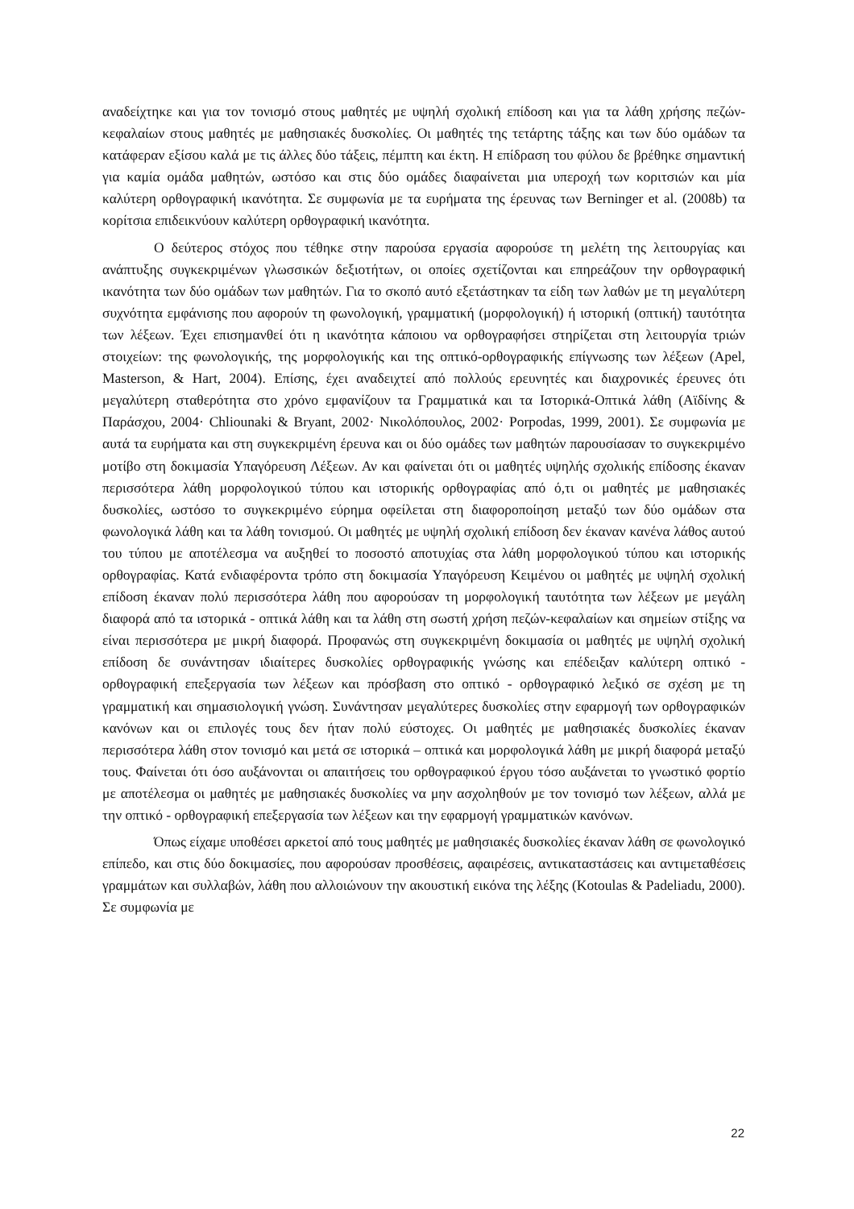αναδείχτηκε και για τον τονισμό στους μαθητές με υψηλή σχολική επίδοση και για τα λάθη χρήσης πεζών-κεφαλαίων στους μαθητές με μαθησιακές δυσκολίες. Οι μαθητές της τετάρτης τάξης και των δύο ομάδων τα κατάφεραν εξίσου καλά με τις άλλες δύο τάξεις, πέμπτη και έκτη. Η επίδραση του φύλου δε βρέθηκε σημαντική για καμία ομάδα μαθητών, ωστόσο και στις δύο ομάδες διαφαίνεται μια υπεροχή των κοριτσιών και μία καλύτερη ορθογραφική ικανότητα. Σε συμφωνία με τα ευρήματα της έρευνας των Berninger et al. (2008b) τα κορίτσια επιδεικνύουν καλύτερη ορθογραφική ικανότητα.
Ο δεύτερος στόχος που τέθηκε στην παρούσα εργασία αφορούσε τη μελέτη της λειτουργίας και ανάπτυξης συγκεκριμένων γλωσσικών δεξιοτήτων, οι οποίες σχετίζονται και επηρεάζουν την ορθογραφική ικανότητα των δύο ομάδων των μαθητών. Για το σκοπό αυτό εξετάστηκαν τα είδη των λαθών με τη μεγαλύτερη συχνότητα εμφάνισης που αφορούν τη φωνολογική, γραμματική (μορφολογική) ή ιστορική (οπτική) ταυτότητα των λέξεων. Έχει επισημανθεί ότι η ικανότητα κάποιου να ορθογραφήσει στηρίζεται στη λειτουργία τριών στοιχείων: της φωνολογικής, της μορφολογικής και της οπτικό-ορθογραφικής επίγνωσης των λέξεων (Apel, Masterson, & Hart, 2004). Επίσης, έχει αναδειχτεί από πολλούς ερευνητές και διαχρονικές έρευνες ότι μεγαλύτερη σταθερότητα στο χρόνο εμφανίζουν τα Γραμματικά και τα Ιστορικά-Οπτικά λάθη (Αϊδίνης & Παράσχου, 2004· Chliounaki & Bryant, 2002· Νικολόπουλος, 2002· Porpodas, 1999, 2001). Σε συμφωνία με αυτά τα ευρήματα και στη συγκεκριμένη έρευνα και οι δύο ομάδες των μαθητών παρουσίασαν το συγκεκριμένο μοτίβο στη δοκιμασία Υπαγόρευση Λέξεων. Αν και φαίνεται ότι οι μαθητές υψηλής σχολικής επίδοσης έκαναν περισσότερα λάθη μορφολογικού τύπου και ιστορικής ορθογραφίας από ό,τι οι μαθητές με μαθησιακές δυσκολίες, ωστόσο το συγκεκριμένο εύρημα οφείλεται στη διαφοροποίηση μεταξύ των δύο ομάδων στα φωνολογικά λάθη και τα λάθη τονισμού. Οι μαθητές με υψηλή σχολική επίδοση δεν έκαναν κανένα λάθος αυτού του τύπου με αποτέλεσμα να αυξηθεί το ποσοστό αποτυχίας στα λάθη μορφολογικού τύπου και ιστορικής ορθογραφίας. Κατά ενδιαφέροντα τρόπο στη δοκιμασία Υπαγόρευση Κειμένου οι μαθητές με υψηλή σχολική επίδοση έκαναν πολύ περισσότερα λάθη που αφορούσαν τη μορφολογική ταυτότητα των λέξεων με μεγάλη διαφορά από τα ιστορικά - οπτικά λάθη και τα λάθη στη σωστή χρήση πεζών-κεφαλαίων και σημείων στίξης να είναι περισσότερα με μικρή διαφορά. Προφανώς στη συγκεκριμένη δοκιμασία οι μαθητές με υψηλή σχολική επίδοση δε συνάντησαν ιδιαίτερες δυσκολίες ορθογραφικής γνώσης και επέδειξαν καλύτερη οπτικό - ορθογραφική επεξεργασία των λέξεων και πρόσβαση στο οπτικό - ορθογραφικό λεξικό σε σχέση με τη γραμματική και σημασιολογική γνώση. Συνάντησαν μεγαλύτερες δυσκολίες στην εφαρμογή των ορθογραφικών κανόνων και οι επιλογές τους δεν ήταν πολύ εύστοχες. Οι μαθητές με μαθησιακές δυσκολίες έκαναν περισσότερα λάθη στον τονισμό και μετά σε ιστορικά – οπτικά και μορφολογικά λάθη με μικρή διαφορά μεταξύ τους. Φαίνεται ότι όσο αυξάνονται οι απαιτήσεις του ορθογραφικού έργου τόσο αυξάνεται το γνωστικό φορτίο με αποτέλεσμα οι μαθητές με μαθησιακές δυσκολίες να μην ασχοληθούν με τον τονισμό των λέξεων, αλλά με την οπτικό - ορθογραφική επεξεργασία των λέξεων και την εφαρμογή γραμματικών κανόνων.
Όπως είχαμε υποθέσει αρκετοί από τους μαθητές με μαθησιακές δυσκολίες έκαναν λάθη σε φωνολογικό επίπεδο, και στις δύο δοκιμασίες, που αφορούσαν προσθέσεις, αφαιρέσεις, αντικαταστάσεις και αντιμεταθέσεις γραμμάτων και συλλαβών, λάθη που αλλοιώνουν την ακουστική εικόνα της λέξης (Kotoulas & Padeliadu, 2000). Σε συμφωνία με
22